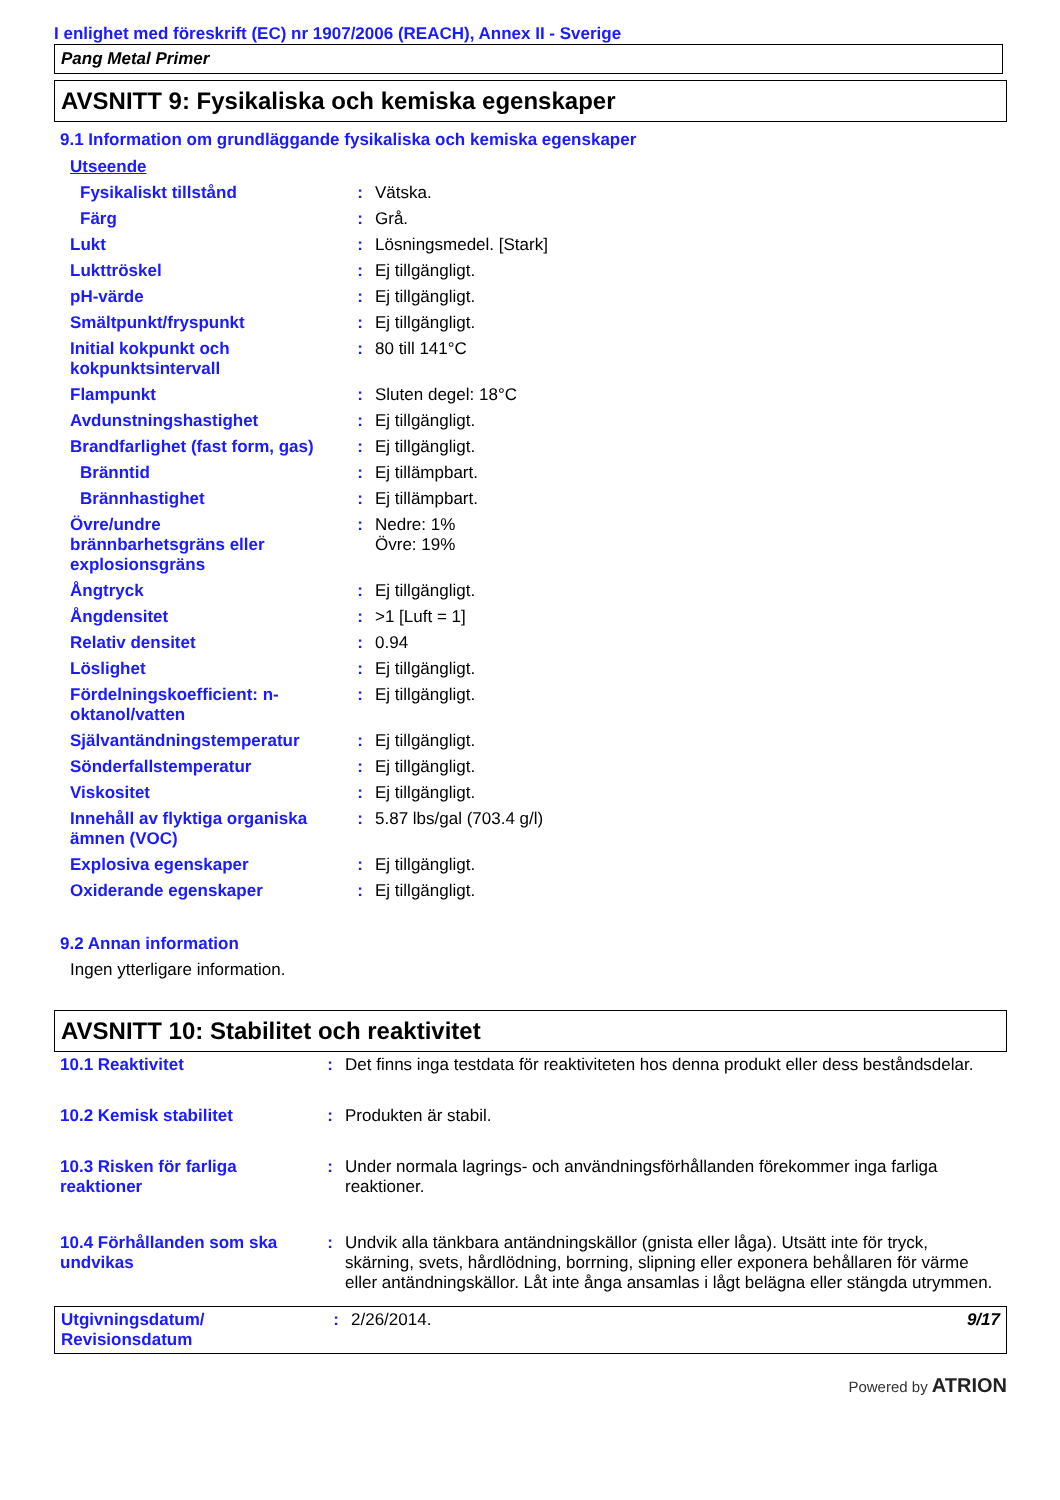I enlighet med föreskrift (EC) nr 1907/2006 (REACH), Annex II - Sverige
Pang Metal Primer
AVSNITT 9: Fysikaliska och kemiska egenskaper
9.1 Information om grundläggande fysikaliska och kemiska egenskaper
| Utseende | | |
| Fysikaliskt tillstånd | : | Vätska. |
| Färg | : | Grå. |
| Lukt | : | Lösningsmedel. [Stark] |
| Lukttröskel | : | Ej tillgängligt. |
| pH-värde | : | Ej tillgängligt. |
| Smältpunkt/fryspunkt | : | Ej tillgängligt. |
| Initial kokpunkt och kokpunktsintervall | : | 80 till 141°C |
| Flampunkt | : | Sluten degel: 18°C |
| Avdunstningshastighet | : | Ej tillgängligt. |
| Brandfarlighet (fast form, gas) | : | Ej tillgängligt. |
| Bränntid | : | Ej tillämpbart. |
| Brännhastighet | : | Ej tillämpbart. |
| Övre/undre brännbarhetsgräns eller explosionsgräns | : | Nedre: 1% Övre: 19% |
| Ångtryck | : | Ej tillgängligt. |
| Ångdensitet | : | >1 [Luft = 1] |
| Relativ densitet | : | 0.94 |
| Löslighet | : | Ej tillgängligt. |
| Fördelningskoefficient: n- oktanol/vatten | : | Ej tillgängligt. |
| Självantändningstemperatur | : | Ej tillgängligt. |
| Sönderfallstemperatur | : | Ej tillgängligt. |
| Viskositet | : | Ej tillgängligt. |
| Innehåll av flyktiga organiska ämnen (VOC) | : | 5.87 lbs/gal (703.4 g/l) |
| Explosiva egenskaper | : | Ej tillgängligt. |
| Oxiderande egenskaper | : | Ej tillgängligt. |
9.2 Annan information
Ingen ytterligare information.
AVSNITT 10: Stabilitet och reaktivitet
| 10.1 Reaktivitet | : | Det finns inga testdata för reaktiviteten hos denna produkt eller dess beståndsdelar. |
| 10.2 Kemisk stabilitet | : | Produkten är stabil. |
| 10.3 Risken för farliga reaktioner | : | Under normala lagrings- och användningsförhållanden förekommer inga farliga reaktioner. |
| 10.4 Förhållanden som ska undvikas | : | Undvik alla tänkbara antändningskällor (gnista eller låga). Utsätt inte för tryck, skärning, svets, hårdlödning, borrning, slipning eller exponera behållaren för värme eller antändningskällor. Låt inte ånga ansamlas i lågt belägna eller stängda utrymmen. |
| Utgivningsdatum/ Revisionsdatum | : | 2/26/2014. | 9/17 |
Powered by ATRION